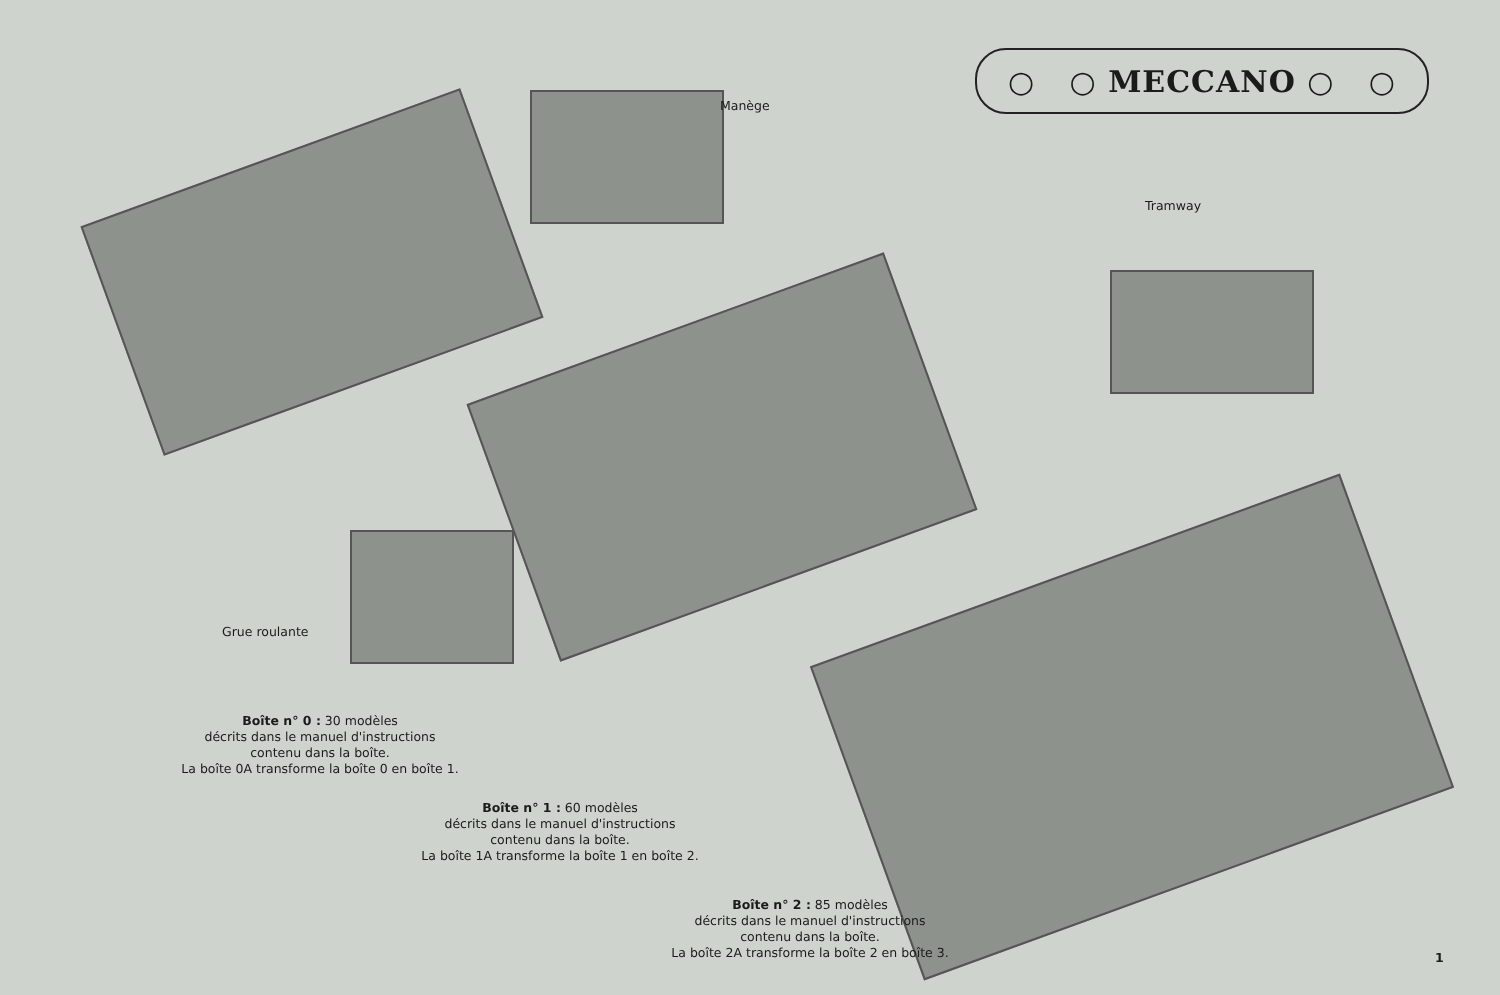○ ○ MECCANO ○ ○
Manège
Tramway
Grue roulante
Boîte n° 0 : 30 modèles
décrits dans le manuel d'instructions
contenu dans la boîte.
La boîte 0A transforme la boîte 0 en boîte 1.
Boîte n° 1 : 60 modèles
décrits dans le manuel d'instructions
contenu dans la boîte.
La boîte 1A transforme la boîte 1 en boîte 2.
Boîte n° 2 : 85 modèles
décrits dans le manuel d'instructions
contenu dans la boîte.
La boîte 2A transforme la boîte 2 en boîte 3.
1